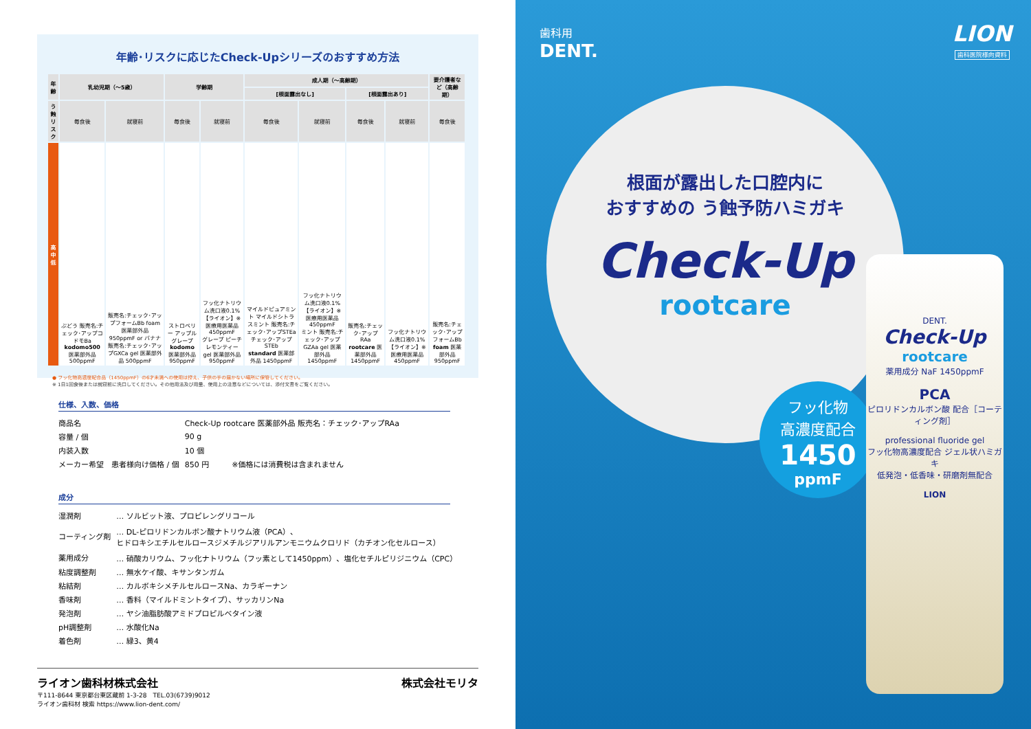年齢･リスクに応じたCheck-Upシリーズのおすすめ方法
| 年齢 | 乳幼児期（～5歳） | | 学齢期 | | 成人期（～高齢期） | | | | 要介護者など（高齢期） |
| --- | --- | --- | --- | --- | --- | --- | --- | --- | --- |
| | | | | | [根面露出なし] | | [根面露出あり] | | |
| う蝕リスク | 毎食後 | 就寝前 | 毎食後 | 就寝前 | 毎食後 | 就寝前 | 毎食後 | 就寝前 | 毎食後 |
| 高 中 低 | ぶどう 販売名:チェック･アップコドモBa kodomo500 医薬部外品 500ppmF | 販売名:チェック･アップフォームBb foam 医薬部外品 950ppmF or バナナ 販売名:チェック･アップGXCa gel 医薬部外品 500ppmF | ストロベリー アップル グレープ kodomo 医薬部外品 950ppmF | フッ化ナトリウム洗口液0.1%【ライオン】※ 医療用医薬品 450ppmF グレープ ピーチ レモンティー gel 医薬部外品 950ppmF | マイルドピュアミント マイルドシトラスミント 販売名:チェック･アップSTEa チェック･アップSTEb standard 医薬部外品 1450ppmF | フッ化ナトリウム洗口液0.1%【ライオン】※ 医療用医薬品 450ppmF ミント 販売名:チェック･アップGZAa gel 医薬部外品 1450ppmF | 販売名:チェック･アップRAa rootcare 医薬部外品 1450ppmF | フッ化ナトリウム洗口液0.1%【ライオン】※ 医療用医薬品 450ppmF | 販売名:チェック･アップフォームBb foam 医薬部外品 950ppmF |
● フッ化物高濃度配合品（1450ppmF）の6才未満への使用は控え、子供の手の届かない場所に保管してください。
※ 1日1回食後または就寝前に洗口してください。その他用法及び用量、使用上の注意などについては、添付文書をご覧ください。
仕様、入数、価格
| 商品名 | Check-Up rootcare 医薬部外品 販売名：チェック･アップRAa |
| 容量 / 個 | 90 g |
| 内装入数 | 10 個 |
| メーカー希望 患者様向け価格 / 個 | 850 円 ※価格には消費税は含まれません |
成分
| 湿潤剤 | … ソルビット液、プロピレングリコール |
| コーティング剤 | … DL-ピロリドンカルボン酸ナトリウム液（PCA）、 ヒドロキシエチルセルロースジメチルジアリルアンモニウムクロリド（カチオン化セルロース） |
| 薬用成分 | … 硝酸カリウム、フッ化ナトリウム（フッ素として1450ppm）、塩化セチルピリジニウム（CPC） |
| 粘度調整剤 | … 無水ケイ酸、キサンタンガム |
| 粘結剤 | … カルボキシメチルセルロースNa、カラギーナン |
| 香味剤 | … 香料（マイルドミントタイプ）、サッカリンNa |
| 発泡剤 | … ヤシ油脂肪酸アミドプロピルベタイン液 |
| pH調整剤 | … 水酸化Na |
| 着色剤 | … 緑3、黄4 |
ライオン歯科材株式会社
〒111-8644 東京都台東区蔵前 1-3-28　TEL.03(6739)9012
ライオン歯科材 検索 https://www.lion-dent.com/
株式会社モリタ
歯科用
DENT.
LION
歯科医院様向資料
根面が露出した口腔内に
おすすめの う蝕予防ハミガキ
Check-Up
rootcare
フッ化物
高濃度配合
1450
ppmF
DENT.
Check-Up
rootcare
薬用成分 NaF 1450ppmF
PCA
ピロリドンカルボン酸 配合［コーティング剤］
professional fluoride gel
フッ化物高濃度配合 ジェル状ハミガキ
低発泡・低香味・研磨剤無配合
LION